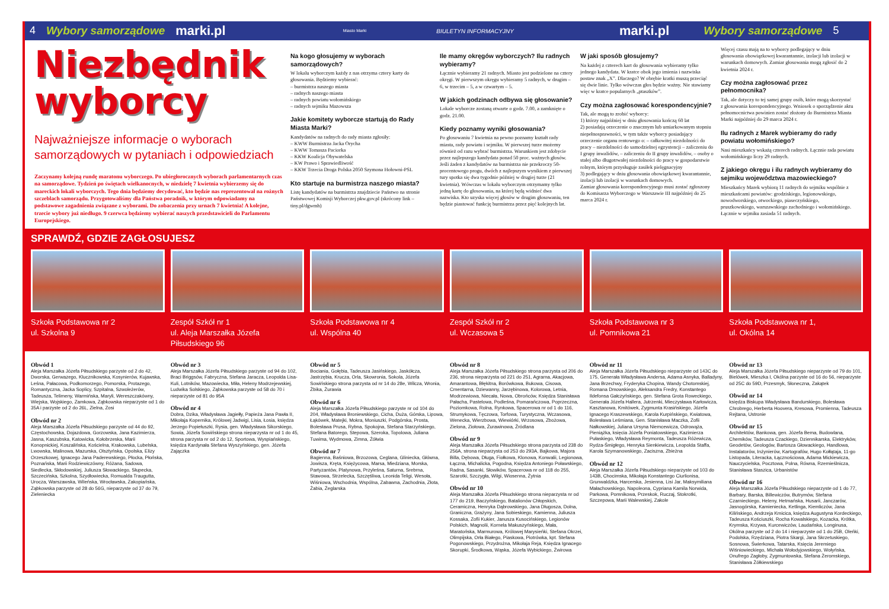4 Wybory samorządowe marki.pl Miasto Marki BIULETYN INFORMACYJNY marki.pl Wybory samorządowe 5
Niezbędnik wyborcy
Najważniejsze informacje o wyborach samorządowych w pytaniach i odpowiedziach
Zaczynamy kolejną rundę maratonu wyborczego. Po ubiegłorocznych wyborach parlamentarnych czas na samorządowe. Tydzień po świętach wielkanocnych, w niedzielę 7 kwietnia wybierzemy się do mareckich lokali wyborczych. Tego dnia będziemy decydować, kto będzie nas reprezentował na rożnych szczeblach samorządu. Przygotowaliśmy dla Państwa poradnik, w którym odpowiadamy na podstawowe zagadnienia związane z wyborami. Do zobaczenia przy urnach 7 kwietnia! A kolejne, trzecie wybory już niedługo. 9 czerwca będziemy wybierać naszych przedstawicieli do Parlamentu Europejskiego.
Na kogo głosujemy w wyborach samorządowych?
W lokalu wyborczym każdy z nas otrzyma cztery karty do głosowania. Będziemy wybierać:
– burmistrza naszego miasta
– radnych naszego miasta
– radnych powiatu wołomińskiego
– radnych sejmiku Mazowsza
Jakie komitety wyborcze startują do Rady Miasta Marki?
Kandydatów na radnych do rady miasta zgłosiły:
– KWW Burmistrza Jacka Orycha
– KWW Tomasza Paciorka
– KKW Koalicja Obywatelska
– KW Prawo i Sprawiedliwość
– KKW Trzecia Droga Polska 2050 Szymona Hołowni-PSL
Kto startuje na burmistrza naszego miasta?
Listę kandydatów na burmistrza znajdziecie Państwo na stronie Państwowej Komisji Wyborczej pkw.gov.pl (skrócony link – tiny.pl/dgwmh)
Ile mamy okręgów wyborczych? Ilu radnych wybieramy?
Łącznie wybieramy 21 radnych. Miasto jest podzielone na cztery okręgi. W pierwszym okręgu wybieramy 5 radnych, w drugim – 6, w trzecim – 5, a w czwartym – 5.
W jakich godzinach odbywa się głosowanie?
Lokale wyborcze zostaną otwarte o godz. 7.00, a zamknięte o godz. 21.00.
Kiedy poznamy wyniki głosowania?
Po głosowaniu 7 kwietnia na pewno poznamy kształt rady miasta, rady powiatu i sejmiku. W pierwszej turze możemy również od razu wybrać burmistrza. Warunkiem jest zdobycie przez najlepszego kandydata ponad 50 proc. ważnych głosów. Jeśli żaden z kandydatów na burmistrza nie przekroczy 50-procentowego progu, dwóch z najlepszym wynikiem z pierwszej tury spotka się dwa tygodnie później w drugiej turze (21 kwietnia). Wówczas w lokalu wyborczym otrzymamy tylko jedną kartę do głosowania, na której będą widnieć dwa nazwiska. Kto uzyska więcej głosów w drugim głosowaniu, ten będzie piastować funkcję burmistrza przez pięć kolejnych lat.
W jaki sposób głosujemy?
Na każdej z czterech kart do głosowania wybieramy tylko jednego kandydata. W kratce obok jego imienia i nazwiska postaw znak „X”. Dlaczego? W obrębie kratki muszą przeciąć się dwie linie. Tylko wówczas głos będzie ważny. Nie stawiamy więc w kratce popularnych „ptaszków”.
Czy można zagłosować korespondencyjnie?
Tak, ale mogą to zrobić wyborcy:
1) którzy najpóźniej w dniu głosowania kończą 60 lat
2) posiadają orzeczenie o znacznym lub umiarkowanym stopniu niepełnosprawności, w tym także wyborcy posiadający orzeczenie organu rentowego o: – całkowitej niezdolności do pracy – niezdolności do samodzielnej egzystencji – zaliczeniu do I grupy inwalidów, – zaliczeniu do II grupy inwalidów, – osoby o stałej albo długotrwałej niezdolności do pracy w gospodarstwie rolnym, którym przysługuje zasiłek pielęgnacyjny
3) podlegający w dniu głosowania obowiązkowej kwarantannie, izolacji lub izolacji w warunkach domowych.
Zamiar głosowania korespondencyjnego musi zostać zgłoszony do Komisarza Wyborczego w Warszawie III najpóźniej do 25 marca 2024 r.
Więcej czasu mają na to wyborcy podlegający w dniu głosowania obowiązkowej kwarantannie, izolacji lub izolacji w warunkach domowych. Zamiar głosowania mogą zgłosić do 2 kwietnia 2024 r.
Czy można zagłosować przez pełnomocnika?
Tak, ale dotyczy to tej samej grupy osób, które mogą skorzystać z głosowania korespondencyjnego. Wniosek o sporządzenie aktu pełnomocnictwa powinien zostać złożony do Burmistrza Miasta Marki najpóźniej do 29 marca 2024 r.
Ilu radnych z Marek wybieramy do rady powiatu wołomińskiego?
Nasi mieszkańcy wskażą czterech radnych. Łącznie rada powiatu wołomińskiego liczy 29 radnych.
Z jakiego okręgu i ilu radnych wybieramy do sejmiku województwa mazowieckiego?
Mieszkańcy Marek wybiorą 11 radnych do sejmiku wspólnie z mieszkańcami powiatów: grodziskiego, legionowskiego, nowodworskiego, otwockiego, piaseczyńskiego, pruszkowskiego, warszawskiego zachodniego i wołomińskiego. Łącznie w sejmiku zasiada 51 radnych.
SPRAWDŹ, GDZIE ZAGŁOSUJESZ
Szkoła Podstawowa nr 2
ul. Szkolna 9
Zespół Szkół nr 1
ul. Aleja Marszałka Józefa Piłsudskiego 96
Szkoła Podstawowa nr 4
ul. Wspólna 40
Zespół Szkół nr 2
ul. Wczasowa 5
Szkoła Podstawowa nr 3
ul. Pomnikowa 21
Szkoła Podstawowa nr 1,
ul. Okólna 14
Obwód 1
Aleja Marszałka Józefa Piłsudskiego parzyste od 2 do 42, Dworska, Gerwazego, Klucznikowska, Kosynierów, Kujawska, Leśna, Pałacowa, Podkomorzego, Pomorska, Protazego, Romantyczna, Jacka Soplicy, Szpitalna, Szwoleżerów, Tadeusza, Telimeny, Warmińska, Maryli, Wereszczakówny, Wiejska, Wojskiego, Zamkowa, Ząbkowska nieparzyste od 1 do 35A i parzyste od 2 do 26L, Zielna, Zosi
Obwód nr 2
Aleja Marszałka Józefa Piłsudskiego parzyste od 44 do 92, Częstochowska, Dojazdowa, Gorzowska, Jana Kazimierza, Jasna, Kaszubska, Katowicka, Kołobrzeska, Marii Konopnickiej, Koszalińska, Kościelna, Krakowska, Lubelska, Lwowska, Malinowa, Mazurska, Olsztyńska, Opolska, Elizy Orzeszkowej, Ignacego Jana Paderewskiego, Płocka, Płońska, Poznańska, Marii Rodziewiczówny, Różana, Sadowa, Siedlecka, Skłodowskiej, Juliusza Słowackiego, Słupecka, Szczecińska, Szkolna, Szydłowiecka, Romualda Traugutta, Urocza, Warszawska, Wileńska, Wrocławska, Zakopiańska, Ząbkowska parzyste od 28 do 56G, nieparzyste od 37 do 79, Zieleniecka
Obwód nr 3
Aleja Marszałka Józefa Piłsudskiego parzyste od 94 do 102, Braci Briggsów, Fabryczna, Stefana Jaracza, Leopolda Lisa-Kuli, Lotników, Mazowiecka, Miła, Heleny Modrzejewskiej, Ludwika Solskiego, Ząbkowska parzyste od 58 do 70 i nieparzyste od 81 do 95A
Obwód nr 4
Dobra, Dzika, Władysława Jagiełły, Papieża Jana Pawła II, Mikołaja Kopernika, Królowej Jadwigi, Lisia, Łosia, księdza Jerzego Popiełuszki, Rysia, gen. Władysława Sikorskiego, Sowia, Józefa Sowińskiego strona nieparzysta nr od 1 do 45, strona parzysta nr od 2 do 12, Sportowa, Wyspiańskiego, księdza Kardynała Stefana Wyszyńskiego, gen. Józefa Zajączka
Obwód nr 5
Bociania, Gołębia, Tadeusza Jasińskiego, Jaskółcza, Jastrzębia, Krucza, Orla, Skowronia, Sokola, Józefa Sowińskiego strona parzysta od nr 14 do 28e, Wilcza, Wronia, Żbika, Żurawia
Obwód nr 6
Aleja Marszałka Józefa Piłsudskiego parzyste nr od 104 do 204, Władysława Broniewskiego, Cicha, Duża, Górska, Lipowa, Łąkówek, Matejki, Mokra, Moniuszki, Podgórska, Prosta, Bolesława Prusa, Rybna, Spokojna, Stefana Starzyńskiego, Stefana Batorego, Stepowa, Szeroka, Topolowa, Juliana Tuwima, Wydmowa, Zimna, Żółwia
Obwód nr 7
Bagienna, Baśniowa, Brzozowa, Ceglana, Gliniecka, Główna, Jowisza, Kręta, Księżycowa, Marsa, Miedziana, Morska, Partyzantów, Platynowa, Przyleśna, Saturna, Srebrna, Stawowa, Strzelecka, Szczęśliwa, Leonida Teligi, Wesoła, Wiśniowa, Wschodnia, Wspólna, Zabawna, Zachodnia, Złota, Żabia, Żeglarska
Obwód nr 8
Aleja Marszałka Józefa Piłsudskiego strona parzysta od 206 do 236, strona nieparzysta od 221 do 251, Agrarna, Akacjowa, Amarantowa, Błękitna, Borówkowa, Bukowa, Cisowa, Cmentarna, Dziewanny, Jarzębinowa, Kolorowa, Letnia, Modrzewiowa, Niecała, Nowa, Obrońców, Księdza Stanisława Pałacha, Pastelowa, Podleśna, Pomarańczowa, Poprzeczna, Poziomkowa, Rolna, Rynkowa, Spacerowa nr od 1 do 116, Strumykowa, Tęczowa, Torfowa, Turystyczna, Wczasowa, Wenecka, Wierzbowa, Wiewiórki, Wrzosowa, Zbożowa, Zielona, Ziołowa, Żurawinowa, Źródlana
Obwód nr 9
Aleja Marszałka Józefa Piłsudskiego strona parzysta od 238 do 256A, strona nieparzysta od 253 do 293A, Bajkowa, Majora Billa, Dębowa, Długa, Fiołkowa, Klonowa, Konwalii, Legionowa, Łączna, Michalicka, Pogodna, Księdza Antoniego Poławskiego, Radna, Sasanki, Słowików, Spacerowa nr od 118 do 255, Szarotki, Szczygła, Wilgi, Wiosenna, Żytnia
Obwód nr 10
Aleja Marszałka Józefa Piłsudskiego strona nieparzysta nr od 177 do 219, Baczyńskiego, Batalionów Chłopskich, Ceramiczna, Henryka Dąbrowskiego, Jana Długosza, Dolna, Graniczna, Grażyny, Jana Sobieskiego, Kamienna, Juliusza Kossaka, Zofii Kukier, Janusza Kusocińskiego, Legionów Polskich, Magnolii, Kornela Makuszyńskiego, Mała, Maratońska, Marmurowa, Królowej Marysieńki, Stefana Okrzei, Olimpijska, Orła Białego, Piaskowa, Piotrówka, kpt. Stefana Pogonowskiego, Przydrożna, Mikołaja Reja, Księdza Ignacego Skorupki, Środkowa, Wąska, Józefa Wybickiego, Żwirowa
Obwód nr 11
Aleja Marszałka Józefa Piłsudskiego nieparzyste od 143C do 175, Generała Władysława Andersa, Adama Asnyka, Balladyny, Jana Brzechwy, Fryderyka Chopina, Wandy Chotomskiej, Romana Dmowskiego, Aleksandra Fredry, Konstantego Ildefonsa Gałczyńskiego, gen. Stefana Grota Roweckiego, Generała Józefa Hallera, Jutrzenki, Mieczysława Karłowicza, Kasztanowa, Kmitówek, Zygmunta Krasińskiego, Józefa Ignacego Kraszewskiego, Karola Kurpińskiego, Kwiatowa, Bolesława Leśmiana, Gen. Stanisława Maczka, Zofii Nałkowskiej, Juliana Ursyna Niemcewicza, Odrowąża, Pieniążka, księcia Józefa Poniatowskiego, Kazimierza Pułaskiego, Władysława Reymonta, Tadeusza Różewicza, Rydza-Śmigłego, Henryka Sienkiewicza, Leopolda Staffa, Karola Szymanowskiego, Zaciszna, Zbieżna
Obwód nr 12
Aleja Marszałka Józefa Piłsudskiego nieparzyste od 103 do 143B, Chocimska, Mikołaja Konstantego Ciurlionisa, Grunwaldzka, Harcerska, Jesienna, Lisi Jar, Maksymiliana Małachowskiego, Napoleona, Cypriana Kamila Norwida, Parkowa, Pomnikowa, Przeskok, Ruczaj, Stokrotki, Szczepowa, Marii Walewskiej, Zakole
Obwód nr 13
Aleja Marszałka Józefa Piłsudskiego nieparzyste od 79 do 101, Bielówek, Mieszka I, Okólna parzyste od 16 do 56, nieparzyste od 25C do 59D, Przesmyk, Słoneczna, Zakątek
Obwód nr 14
księdza Biskupa Władysława Bandurskiego, Bolesława Chrobrego, Herberta Hoovera, Kresowa, Promienna, Tadeusza Rejtana, Ustronie
Obwód nr 15
Architektów, Bankowa, gen. Józefa Bema, Budowlana, Chemików, Tadeusza Czackiego, Dziennikarska, Elektryków, Geodetów, Geologów, Bartosza Głowackiego, Handlowa, Instalatorów, Inżynierów, Kartografów, Hugo Kołłątaja, 11-go Listopada, Literacka, Łącznościowa, Adama Mickiewicza, Nauczycielska, Pocztowa, Polna, Równa, Rzemieślnicza, Stanisława Staszica, Urbanistów
Obwód nr 16
Aleja Marszałka Józefa Piłsudskiego nieparzyste od 1 do 77, Barbary, Barska, Billewiczów, Butrymów, Stefana Czarnieckiego, Heleny, Hetmańska, Husarii, Janczarów, Jasnogórska, Kamieniecka, Ketlinga, Kiemliczów, Jana Kilińskiego, Andrzeja Kmicica, księdza Augustyna Kordeckiego, Tadeusza Kościuszki, Rocha Kowalskiego, Kozacka, Krótka, Krymska, Krzywa, Kurcewiczów, Laudańska, Longinusa, Okólna parzyste od 2 do 14 i nieparzyste od 1 do 25B, Oleńki, Podolska, Rzędziana, Piotra Skargi, Jana Skrzetuskiego, Sosnowa, Świerkowa, Tatarska, Księcia Jeremiego Wiśniowieckiego, Michała Wołodyjowskiego, Wołyńska, Onufrego Zagłoby, Zygmuntowska, Stefana Żeromskiego, Stanisława Żółkiewskiego